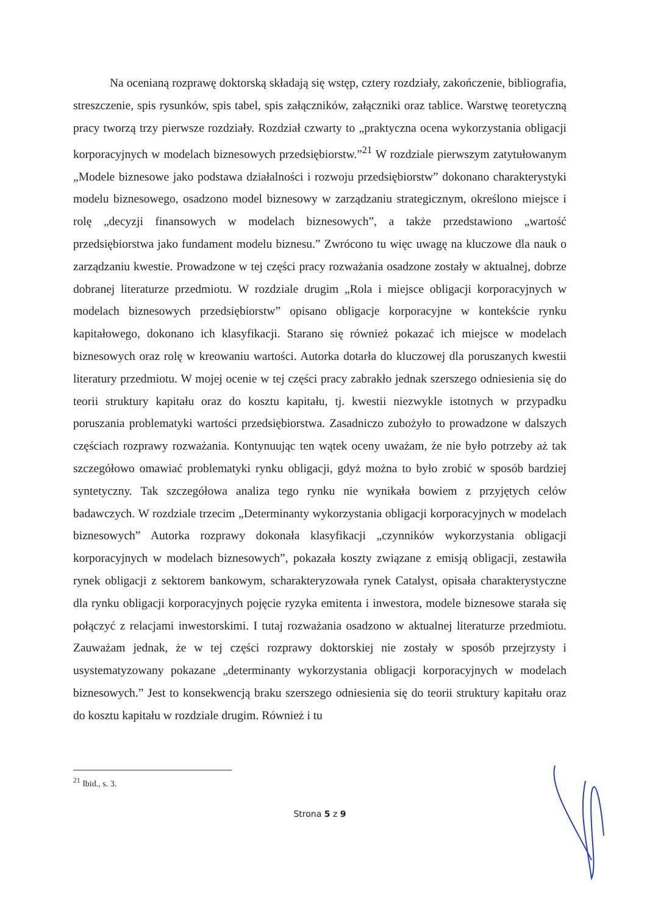Na ocenianą rozprawę doktorską składają się wstęp, cztery rozdziały, zakończenie, bibliografia, streszczenie, spis rysunków, spis tabel, spis załączników, załączniki oraz tablice. Warstwę teoretyczną pracy tworzą trzy pierwsze rozdziały. Rozdział czwarty to „praktyczna ocena wykorzystania obligacji korporacyjnych w modelach biznesowych przedsiębiorstw.”<sup>21</sup> W rozdziale pierwszym zatytułowanym „Modele biznesowe jako podstawa działalności i rozwoju przedsiębiorstw” dokonano charakterystyki modelu biznesowego, osadzono model biznesowy w zarządzaniu strategicznym, określono miejsce i rolę „decyzji finansowych w modelach biznesowych”, a także przedstawiono „wartość przedsiębiorstwa jako fundament modelu biznesu.” Zwrócono tu więc uwagę na kluczowe dla nauk o zarządzaniu kwestie. Prowadzone w tej części pracy rozważania osadzone zostały w aktualnej, dobrze dobranej literaturze przedmiotu. W rozdziale drugim „Rola i miejsce obligacji korporacyjnych w modelach biznesowych przedsiębiorstw” opisano obligacje korporacyjne w kontekście rynku kapitałowego, dokonano ich klasyfikacji. Starano się również pokazać ich miejsce w modelach biznesowych oraz rolę w kreowaniu wartości. Autorka dotarła do kluczowej dla poruszanych kwestii literatury przedmiotu. W mojej ocenie w tej części pracy zabrakło jednak szerszego odniesienia się do teorii struktury kapitału oraz do kosztu kapitału, tj. kwestii niezwykle istotnych w przypadku poruszania problematyki wartości przedsiębiorstwa. Zasadniczo zubożyło to prowadzone w dalszych częściach rozprawy rozważania. Kontynuując ten wątek oceny uważam, że nie było potrzeby aż tak szczegółowo omawiać problematyki rynku obligacji, gdyż można to było zrobić w sposób bardziej syntetyczny. Tak szczegółowa analiza tego rynku nie wynikała bowiem z przyjętych celów badawczych. W rozdziale trzecim „Determinanty wykorzystania obligacji korporacyjnych w modelach biznesowych” Autorka rozprawy dokonała klasyfikacji „czynników wykorzystania obligacji korporacyjnych w modelach biznesowych”, pokazała koszty związane z emisją obligacji, zestawiła rynek obligacji z sektorem bankowym, scharakteryzowała rynek Catalyst, opisała charakterystyczne dla rynku obligacji korporacyjnych pojęcie ryzyka emitenta i inwestora, modele biznesowe starała się połączyć z relacjami inwestorskimi. I tutaj rozważania osadzono w aktualnej literaturze przedmiotu. Zauważam jednak, że w tej części rozprawy doktorskiej nie zostały w sposób przejrzysty i usystematyzowany pokazane „determinanty wykorzystania obligacji korporacyjnych w modelach biznesowych.” Jest to konsekwencją braku szerszego odniesienia się do teorii struktury kapitału oraz do kosztu kapitału w rozdziale drugim. Również i tu
<sup>21</sup> Ibid., s. 3.
Strona 5 z 9